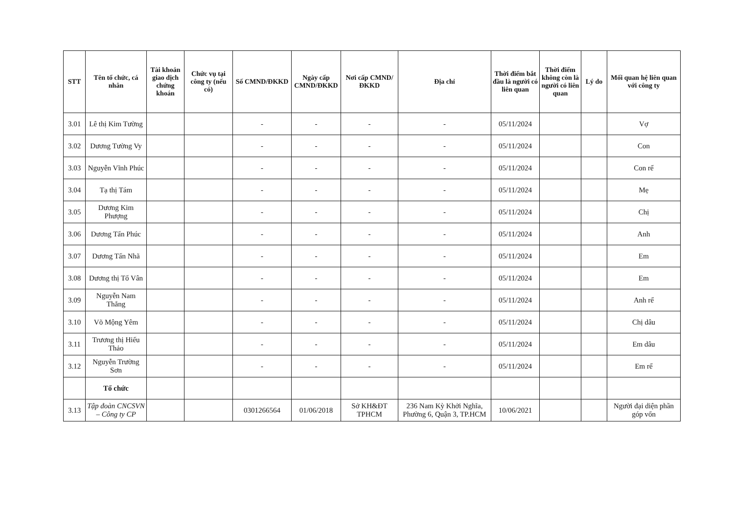| STT | Tên tổ chức, cá nhân | Tài khoản giao dịch chứng khoán | Chức vụ tại công ty (nếu có) | Số CMND/ĐKKD | Ngày cấp CMND/ĐKKD | Nơi cấp CMND/ĐKKD | Địa chỉ | Thời điểm bắt đầu là người có liên quan | Thời điểm không còn là người có liên quan | Lý do | Mối quan hệ liên quan với công ty |
| --- | --- | --- | --- | --- | --- | --- | --- | --- | --- | --- | --- |
| 3.01 | Lê thị Kim Tường | | | - | - | - | - | 05/11/2024 | | | Vợ |
| 3.02 | Dương Tường Vy | | | - | - | - | - | 05/11/2024 | | | Con |
| 3.03 | Nguyễn Vĩnh Phúc | | | - | - | - | - | 05/11/2024 | | | Con rể |
| 3.04 | Tạ thị Tám | | | - | - | - | - | 05/11/2024 | | | Mẹ |
| 3.05 | Dương Kim Phượng | | | - | - | - | - | 05/11/2024 | | | Chị |
| 3.06 | Dương Tấn Phúc | | | - | - | - | - | 05/11/2024 | | | Anh |
| 3.07 | Dương Tấn Nhã | | | - | - | - | - | 05/11/2024 | | | Em |
| 3.08 | Dương thị Tố Vân | | | - | - | - | - | 05/11/2024 | | | Em |
| 3.09 | Nguyễn Nam Thắng | | | - | - | - | - | 05/11/2024 | | | Anh rể |
| 3.10 | Võ Mộng Yêm | | | - | - | - | - | 05/11/2024 | | | Chị dâu |
| 3.11 | Trương thị Hiếu Thảo | | | - | - | - | - | 05/11/2024 | | | Em dâu |
| 3.12 | Nguyễn Trường Sơn | | | - | - | - | - | 05/11/2024 | | | Em rể |
| | Tổ chức | | | | | | | | | | |
| 3.13 | Tập đoàn CNCSVN – Công ty CP | | | 0301266564 | 01/06/2018 | Sở KH&ĐT TPHCM | 236 Nam Kỳ Khởi Nghĩa, Phường 6, Quận 3, TP.HCM | 10/06/2021 | | | Người đại diện phần góp vốn |